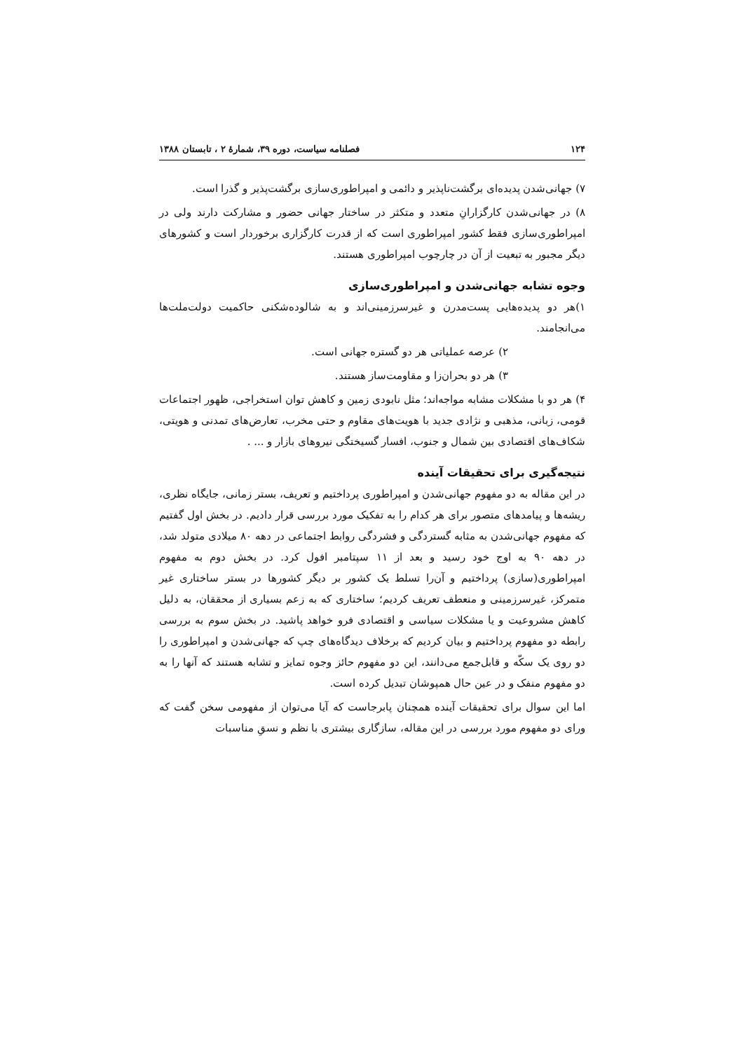۱۲۴ فصلنامه سیاست، دوره ۳۹، شمارهٔ ۲ ، تابستان ۱۳۸۸
۷) جهانی‌شدن پدیده‌ای برگشت‌ناپذیر و دائمی و امپراطوری‌سازی برگشت‌پذیر و گذرا است.
۸) در جهانی‌شدن کارگزارانِ متعدد و متکثر در ساختار جهانی حضور و مشارکت دارند ولی در امپراطوری‌سازی فقط کشور امپراطوری است که از قدرت کارگزاری برخوردار است و کشورهای دیگر مجبور به تبعیت از آن در چارچوب امپراطوری هستند.
وجوه تشابه جهانی‌شدن و امپراطوری‌سازی
۱)هر دو پدیده‌هایی پست‌مدرن و غیرسرزمینی‌اند و به شالوده‌شکنی حاکمیت دولت‌ملت‌ها می‌انجامند.
۲) عرصه عملیاتی هر دو گستره جهانی است.
۳) هر دو بحران‌زا و مقاومت‌ساز هستند.
۴) هر دو با مشکلات مشابه مواجه‌اند؛ مثل نابودی زمین و کاهش توان استخراجی، ظهور اجتماعات قومی، زبانی، مذهبی و نژادی جدید با هویت‌های مقاوم و حتی مخرب، تعارض‌های تمدنی و هویتی، شکاف‌های اقتصادی بین شمال و جنوب، افسار گسیختگی نیروهای بازار و ... .
نتیجه‌گیری برای تحقیقات آینده
در این مقاله به دو مفهوم جهانی‌شدن و امپراطوری پرداختیم و تعریف، بستر زمانی، جایگاه نظری، ریشه‌ها و پیامدهای متصور برای هر کدام را به تفکیک مورد بررسی قرار دادیم. در بخش اول گفتیم که مفهوم جهانی‌شدن به مثابه گستردگی و فشردگی روابط اجتماعی در دهه ۸۰ میلادی متولد شد، در دهه ۹۰ به اوج خود رسید و بعد از ۱۱ سپتامبر افول کرد. در بخش دوم به مفهوم امپراطوری(سازی) پرداختیم و آن‌را تسلط یک کشور بر دیگر کشورها در بستر ساختاری غیر متمرکز، غیرسرزمینی و منعطف تعریف کردیم؛ ساختاری که به زعم بسیاری از محققان، به دلیل کاهش مشروعیت و یا مشکلات سیاسی و اقتصادی فرو خواهد پاشید. در بخش سوم به بررسی رابطه دو مفهوم پرداختیم و بیان کردیم که برخلاف دیدگاه‌های چپ که جهانی‌شدن و امپراطوری را دو روی یک سکّه و قابل‌جمع می‌دانند، این دو مفهوم حائز وجوه تمایز و تشابه هستند که آنها را به دو مفهوم منفک و در عین حال همپوشان تبدیل کرده است.
اما این سوال برای تحقیقات آینده همچنان پابرجاست که آیا می‌توان از مفهومی سخن گفت که ورای دو مفهوم مورد بررسی در این مقاله، سازگاری بیشتری با نظم و نسقِ مناسبات